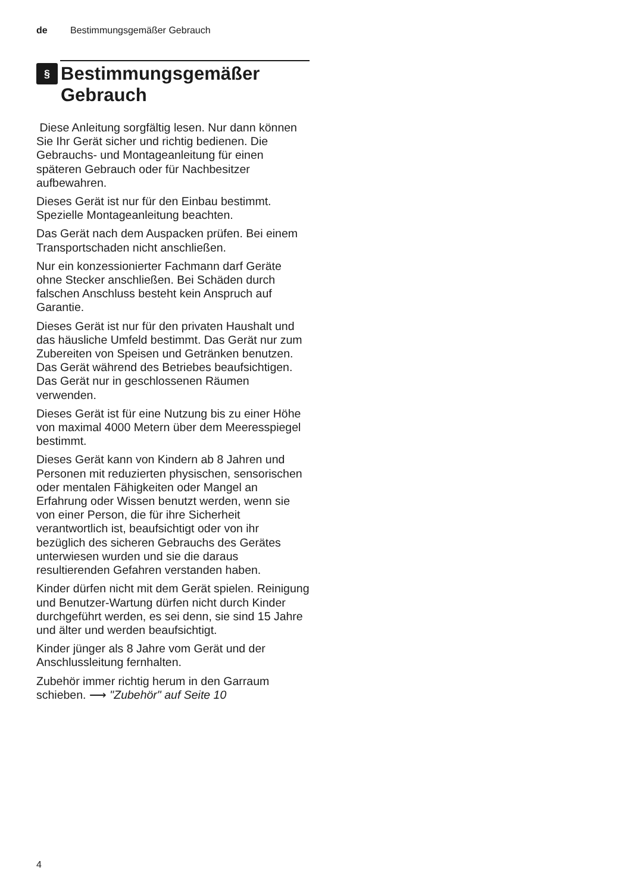de Bestimmungsgemäßer Gebrauch
§ Bestimmungsgemäßer
Gebrauch
Diese Anleitung sorgfältig lesen. Nur dann können Sie Ihr Gerät sicher und richtig bedienen. Die Gebrauchs- und Montageanleitung für einen späteren Gebrauch oder für Nachbesitzer aufbewahren.
Dieses Gerät ist nur für den Einbau bestimmt. Spezielle Montageanleitung beachten.
Das Gerät nach dem Auspacken prüfen. Bei einem Transportschaden nicht anschließen.
Nur ein konzessionierter Fachmann darf Geräte ohne Stecker anschließen. Bei Schäden durch falschen Anschluss besteht kein Anspruch auf Garantie.
Dieses Gerät ist nur für den privaten Haushalt und das häusliche Umfeld bestimmt. Das Gerät nur zum Zubereiten von Speisen und Getränken benutzen. Das Gerät während des Betriebes beaufsichtigen. Das Gerät nur in geschlossenen Räumen verwenden.
Dieses Gerät ist für eine Nutzung bis zu einer Höhe von maximal 4000 Metern über dem Meeresspiegel bestimmt.
Dieses Gerät kann von Kindern ab 8 Jahren und Personen mit reduzierten physischen, sensorischen oder mentalen Fähigkeiten oder Mangel an Erfahrung oder Wissen benutzt werden, wenn sie von einer Person, die für ihre Sicherheit verantwortlich ist, beaufsichtigt oder von ihr bezüglich des sicheren Gebrauchs des Gerätes unterwiesen wurden und sie die daraus resultierenden Gefahren verstanden haben.
Kinder dürfen nicht mit dem Gerät spielen. Reinigung und Benutzer-Wartung dürfen nicht durch Kinder durchgeführt werden, es sei denn, sie sind 15 Jahre und älter und werden beaufsichtigt.
Kinder jünger als 8 Jahre vom Gerät und der Anschlussleitung fernhalten.
Zubehör immer richtig herum in den Garraum schieben. ⟶ "Zubehör" auf Seite 10
4